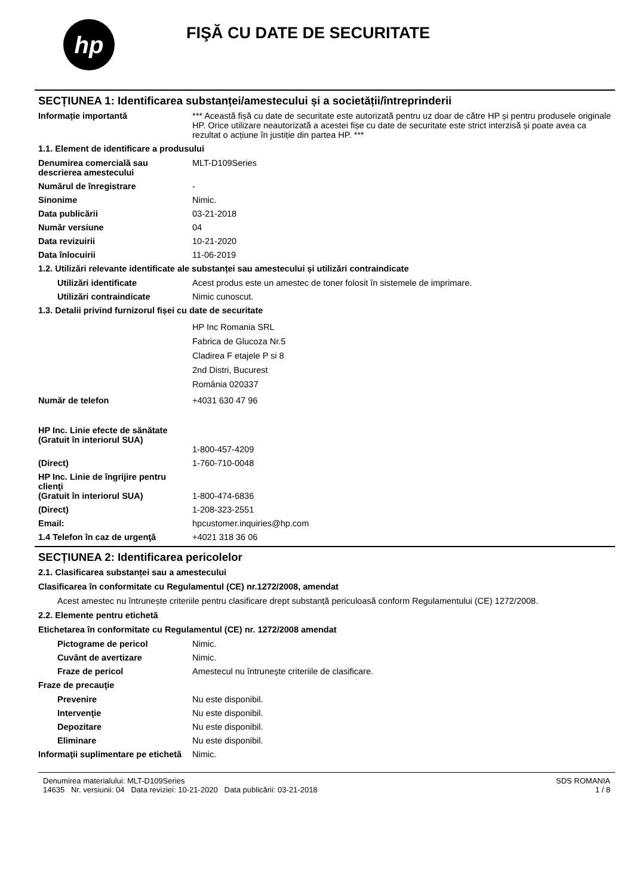hp
FIŞĂ CU DATE DE SECURITATE
SECȚIUNEA 1: Identificarea substanței/amestecului și a societății/întreprinderii
Informație importantă *** Această fișă cu date de securitate este autorizată pentru uz doar de către HP și pentru produsele originale HP. Orice utilizare neautorizată a acestei fișe cu date de securitate este strict interzisă și poate avea ca rezultat o acțiune în justiție din partea HP. ***
1.1. Element de identificare a produsului
Denumirea comercială sau descrierea amestecului
MLT-D109Series
Numărul de înregistrare -
Sinonime Nimic.
Data publicării 03-21-2018
Număr versiune 04
Data revizuirii 10-21-2020
Data înlocuirii 11-06-2019
1.2. Utilizări relevante identificate ale substanței sau amestecului și utilizări contraindicate
Utilizări identificate Acest produs este un amestec de toner folosit în sistemele de imprimare.
Utilizări contraindicate Nimic cunoscut.
1.3. Detalii privind furnizorul fișei cu date de securitate
HP Inc Romania SRL
Fabrica de Glucoza Nr.5
Cladirea F etajele P si 8
2nd Distri, Bucurest
România 020337
Număr de telefon +4031 630 47 96
HP Inc. Linie efecte de sănătate
(Gratuit în interiorul SUA)
1-800-457-4209
(Direct) 1-760-710-0048
HP Inc. Linie de îngrijire pentru clienţi
(Gratuit în interiorul SUA)
1-800-474-6836
(Direct) 1-208-323-2551
Email: hpcustomer.inquiries@hp.com
1.4 Telefon în caz de urgenţă +4021 318 36 06
SECȚIUNEA 2: Identificarea pericolelor
2.1. Clasificarea substanței sau a amestecului
Clasificarea în conformitate cu Regulamentul (CE) nr.1272/2008, amendat
Acest amestec nu întrunește criteriile pentru clasificare drept substanță periculoasă conform Regulamentului (CE) 1272/2008.
2.2. Elemente pentru etichetă
Etichetarea în conformitate cu Regulamentul (CE) nr. 1272/2008 amendat
Pictograme de pericol Nimic.
Cuvânt de avertizare Nimic.
Fraze de pericol Amestecul nu întruneşte criteriile de clasificare.
Fraze de precauţie
Prevenire Nu este disponibil.
Intervenţie Nu este disponibil.
Depozitare Nu este disponibil.
Eliminare Nu este disponibil.
Informaţii suplimentare pe etichetă
Nimic.
Denumirea materialului: MLT-D109Series
14635 Nr. versiunii: 04 Data reviziei: 10-21-2020 Data publicării: 03-21-2018
SDS ROMANIA
1 / 8